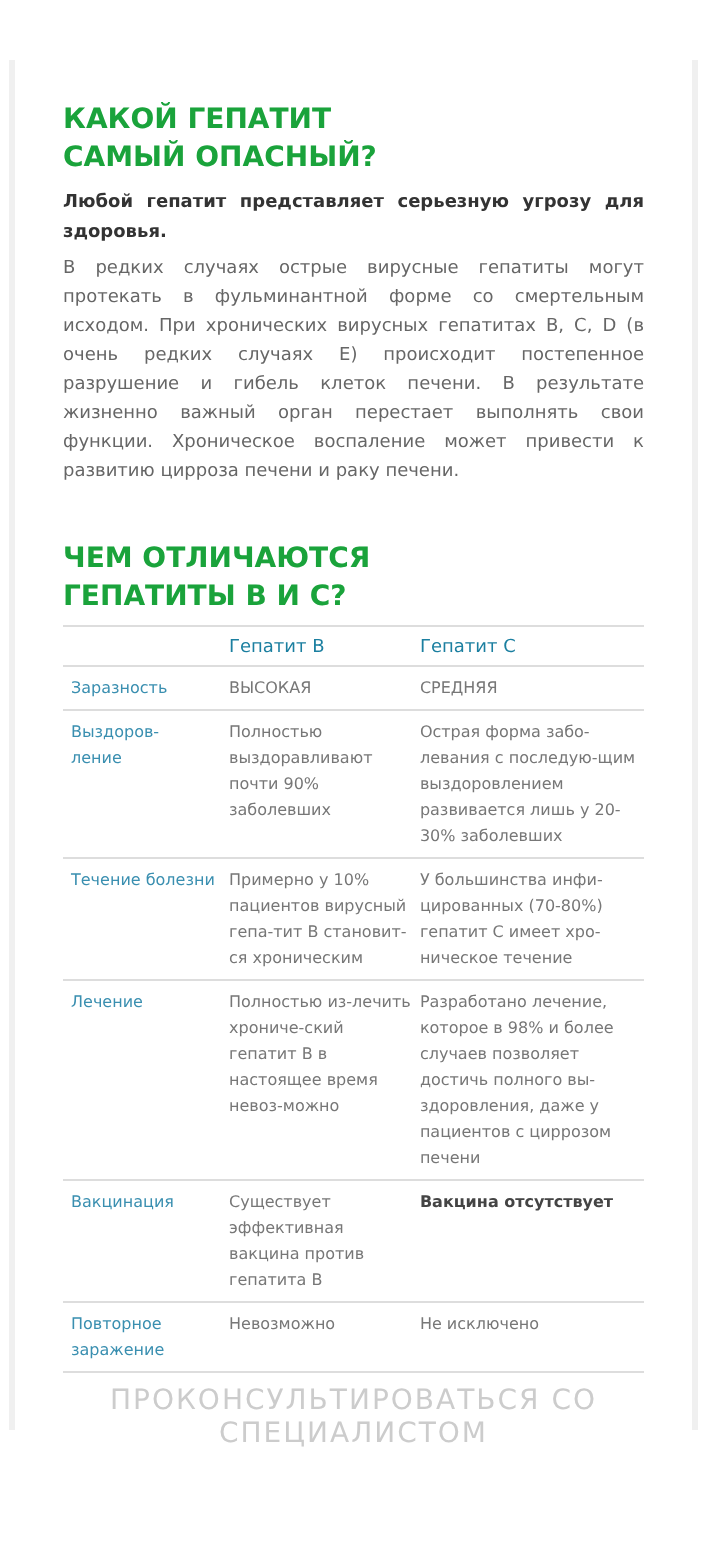КАКОЙ ГЕПАТИТ
САМЫЙ ОПАСНЫЙ?
Любой гепатит представляет серьезную угрозу для здоровья.
В редких случаях острые вирусные гепатиты могут протекать в фульминантной форме со смертельным исходом. При хронических вирусных гепатитах B, C, D (в очень редких случаях E) происходит постепенное разрушение и гибель клеток печени. В результате жизненно важный орган перестает выполнять свои функции. Хроническое воспаление может привести к развитию цирроза печени и раку печени.
ЧЕМ ОТЛИЧАЮТСЯ
ГЕПАТИТЫ В И С?
| | Гепатит В | Гепатит С |
| --- | --- | --- |
| Заразность | ВЫСОКАЯ | СРЕДНЯЯ |
| Выздоров- ление | Полностью выздоравливают почти 90% заболевших | Острая форма забо-левания с последую-щим выздоровлением развивается лишь у 20-30% заболевших |
| Течение болезни | Примерно у 10% пациентов вирусный гепа-тит В становит-ся хроническим | У большинства инфи-цированных (70-80%) гепатит С имеет хро-ническое течение |
| Лечение | Полностью из-лечить хрониче-ский гепатит В в настоящее время невоз-можно | Разработано лечение, которое в 98% и более случаев позволяет достичь полного вы-здоровления, даже у пациентов с циррозом печени |
| Вакцинация | Существует эффективная вакцина против гепатита В | Вакцина отсутствует |
| Повторное заражение | Невозможно | Не исключено |
ПРОКОНСУЛЬТИРОВАТЬСЯ СО СПЕЦИАЛИСТОМ